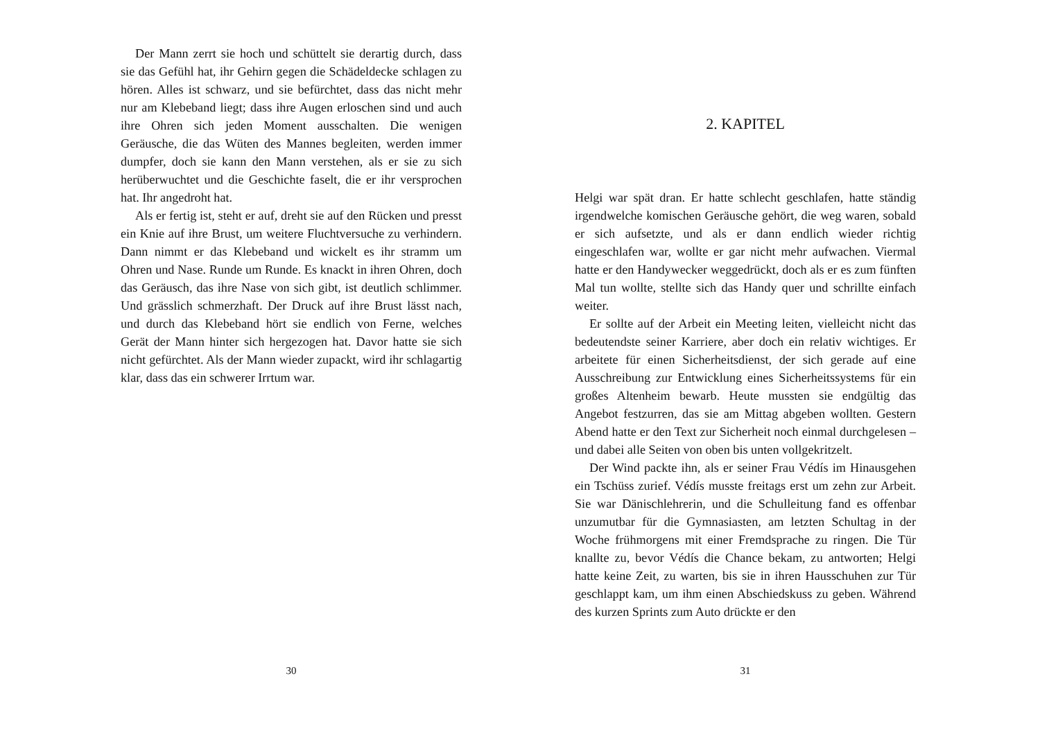Der Mann zerrt sie hoch und schüttelt sie derartig durch, dass sie das Gefühl hat, ihr Gehirn gegen die Schädeldecke schlagen zu hören. Alles ist schwarz, und sie befürchtet, dass das nicht mehr nur am Klebeband liegt; dass ihre Augen erloschen sind und auch ihre Ohren sich jeden Moment ausschalten. Die wenigen Geräusche, die das Wüten des Mannes begleiten, werden immer dumpfer, doch sie kann den Mann verstehen, als er sie zu sich herüberwuchtet und die Geschichte faselt, die er ihr versprochen hat. Ihr angedroht hat.
Als er fertig ist, steht er auf, dreht sie auf den Rücken und presst ein Knie auf ihre Brust, um weitere Fluchtversuche zu verhindern. Dann nimmt er das Klebeband und wickelt es ihr stramm um Ohren und Nase. Runde um Runde. Es knackt in ihren Ohren, doch das Geräusch, das ihre Nase von sich gibt, ist deutlich schlimmer. Und grässlich schmerzhaft. Der Druck auf ihre Brust lässt nach, und durch das Klebeband hört sie endlich von Ferne, welches Gerät der Mann hinter sich hergezogen hat. Davor hatte sie sich nicht gefürchtet. Als der Mann wieder zupackt, wird ihr schlagartig klar, dass das ein schwerer Irrtum war.
30
2. KAPITEL
Helgi war spät dran. Er hatte schlecht geschlafen, hatte ständig irgendwelche komischen Geräusche gehört, die weg waren, sobald er sich aufsetzte, und als er dann endlich wieder richtig eingeschlafen war, wollte er gar nicht mehr aufwachen. Viermal hatte er den Handywecker weggedrückt, doch als er es zum fünften Mal tun wollte, stellte sich das Handy quer und schrillte einfach weiter.
Er sollte auf der Arbeit ein Meeting leiten, vielleicht nicht das bedeutendste seiner Karriere, aber doch ein relativ wichtiges. Er arbeitete für einen Sicherheitsdienst, der sich gerade auf eine Ausschreibung zur Entwicklung eines Sicherheitssystems für ein großes Altenheim bewarb. Heute mussten sie endgültig das Angebot festzurren, das sie am Mittag abgeben wollten. Gestern Abend hatte er den Text zur Sicherheit noch einmal durchgelesen – und dabei alle Seiten von oben bis unten vollgekritzelt.
Der Wind packte ihn, als er seiner Frau Védís im Hinausgehen ein Tschüss zurief. Védís musste freitags erst um zehn zur Arbeit. Sie war Dänischlehrerin, und die Schulleitung fand es offenbar unzumutbar für die Gymnasiasten, am letzten Schultag in der Woche frühmorgens mit einer Fremdsprache zu ringen. Die Tür knallte zu, bevor Védís die Chance bekam, zu antworten; Helgi hatte keine Zeit, zu warten, bis sie in ihren Hausschuhen zur Tür geschlappt kam, um ihm einen Abschiedskuss zu geben. Während des kurzen Sprints zum Auto drückte er den
31